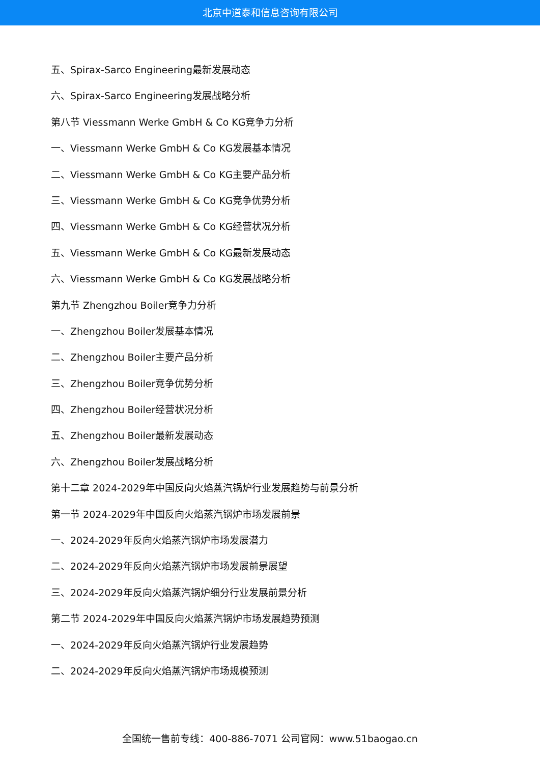北京中道泰和信息咨询有限公司
五、Spirax-Sarco Engineering最新发展动态
六、Spirax-Sarco Engineering发展战略分析
第八节 Viessmann Werke GmbH & Co KG竞争力分析
一、Viessmann Werke GmbH & Co KG发展基本情况
二、Viessmann Werke GmbH & Co KG主要产品分析
三、Viessmann Werke GmbH & Co KG竞争优势分析
四、Viessmann Werke GmbH & Co KG经营状况分析
五、Viessmann Werke GmbH & Co KG最新发展动态
六、Viessmann Werke GmbH & Co KG发展战略分析
第九节 Zhengzhou Boiler竞争力分析
一、Zhengzhou Boiler发展基本情况
二、Zhengzhou Boiler主要产品分析
三、Zhengzhou Boiler竞争优势分析
四、Zhengzhou Boiler经营状况分析
五、Zhengzhou Boiler最新发展动态
六、Zhengzhou Boiler发展战略分析
第十二章 2024-2029年中国反向火焰蒸汽锅炉行业发展趋势与前景分析
第一节 2024-2029年中国反向火焰蒸汽锅炉市场发展前景
一、2024-2029年反向火焰蒸汽锅炉市场发展潜力
二、2024-2029年反向火焰蒸汽锅炉市场发展前景展望
三、2024-2029年反向火焰蒸汽锅炉细分行业发展前景分析
第二节 2024-2029年中国反向火焰蒸汽锅炉市场发展趋势预测
一、2024-2029年反向火焰蒸汽锅炉行业发展趋势
二、2024-2029年反向火焰蒸汽锅炉市场规模预测
全国统一售前专线：400-886-7071 公司官网：www.51baogao.cn